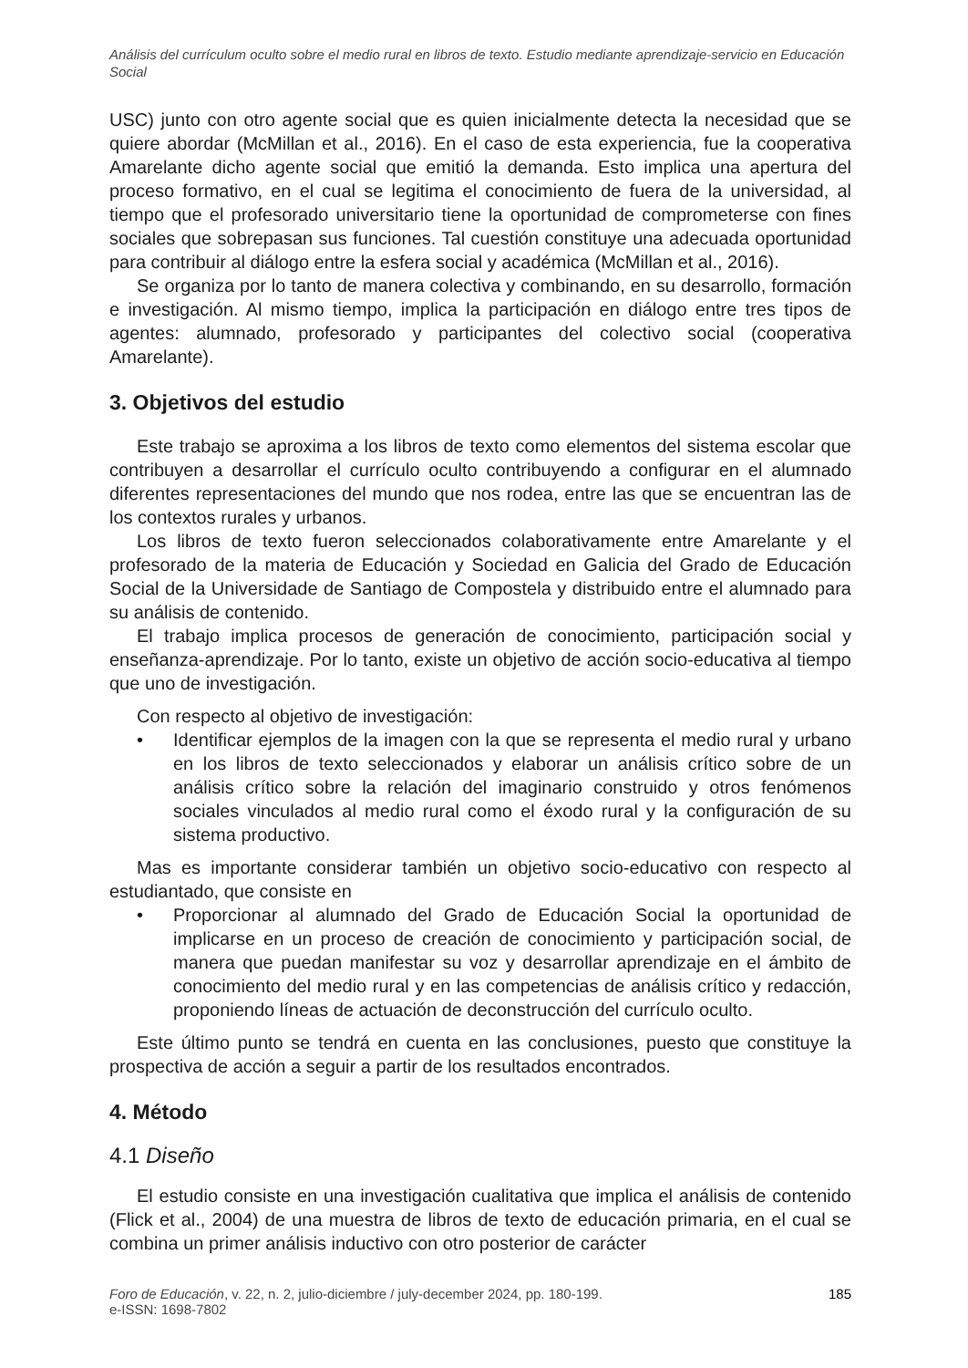Análisis del currículum oculto sobre el medio rural en libros de texto. Estudio mediante aprendizaje-servicio en Educación Social
USC) junto con otro agente social que es quien inicialmente detecta la necesidad que se quiere abordar (McMillan et al., 2016). En el caso de esta experiencia, fue la cooperativa Amarelante dicho agente social que emitió la demanda. Esto implica una apertura del proceso formativo, en el cual se legitima el conocimiento de fuera de la universidad, al tiempo que el profesorado universitario tiene la oportunidad de comprometerse con fines sociales que sobrepasan sus funciones. Tal cuestión constituye una adecuada oportunidad para contribuir al diálogo entre la esfera social y académica (McMillan et al., 2016).
Se organiza por lo tanto de manera colectiva y combinando, en su desarrollo, formación e investigación. Al mismo tiempo, implica la participación en diálogo entre tres tipos de agentes: alumnado, profesorado y participantes del colectivo social (cooperativa Amarelante).
3. Objetivos del estudio
Este trabajo se aproxima a los libros de texto como elementos del sistema escolar que contribuyen a desarrollar el currículo oculto contribuyendo a configurar en el alumnado diferentes representaciones del mundo que nos rodea, entre las que se encuentran las de los contextos rurales y urbanos.
Los libros de texto fueron seleccionados colaborativamente entre Amarelante y el profesorado de la materia de Educación y Sociedad en Galicia del Grado de Educación Social de la Universidade de Santiago de Compostela y distribuido entre el alumnado para su análisis de contenido.
El trabajo implica procesos de generación de conocimiento, participación social y enseñanza-aprendizaje. Por lo tanto, existe un objetivo de acción socio-educativa al tiempo que uno de investigación.
Con respecto al objetivo de investigación:
• Identificar ejemplos de la imagen con la que se representa el medio rural y urbano en los libros de texto seleccionados y elaborar un análisis crítico sobre de un análisis crítico sobre la relación del imaginario construido y otros fenómenos sociales vinculados al medio rural como el éxodo rural y la configuración de su sistema productivo.
Mas es importante considerar también un objetivo socio-educativo con respecto al estudiantado, que consiste en
• Proporcionar al alumnado del Grado de Educación Social la oportunidad de implicarse en un proceso de creación de conocimiento y participación social, de manera que puedan manifestar su voz y desarrollar aprendizaje en el ámbito de conocimiento del medio rural y en las competencias de análisis crítico y redacción, proponiendo líneas de actuación de deconstrucción del currículo oculto.
Este último punto se tendrá en cuenta en las conclusiones, puesto que constituye la prospectiva de acción a seguir a partir de los resultados encontrados.
4. Método
4.1 Diseño
El estudio consiste en una investigación cualitativa que implica el análisis de contenido (Flick et al., 2004) de una muestra de libros de texto de educación primaria, en el cual se combina un primer análisis inductivo con otro posterior de carácter
Foro de Educación, v. 22, n. 2, julio-diciembre / july-december 2024, pp. 180-199.
e-ISSN: 1698-7802
185